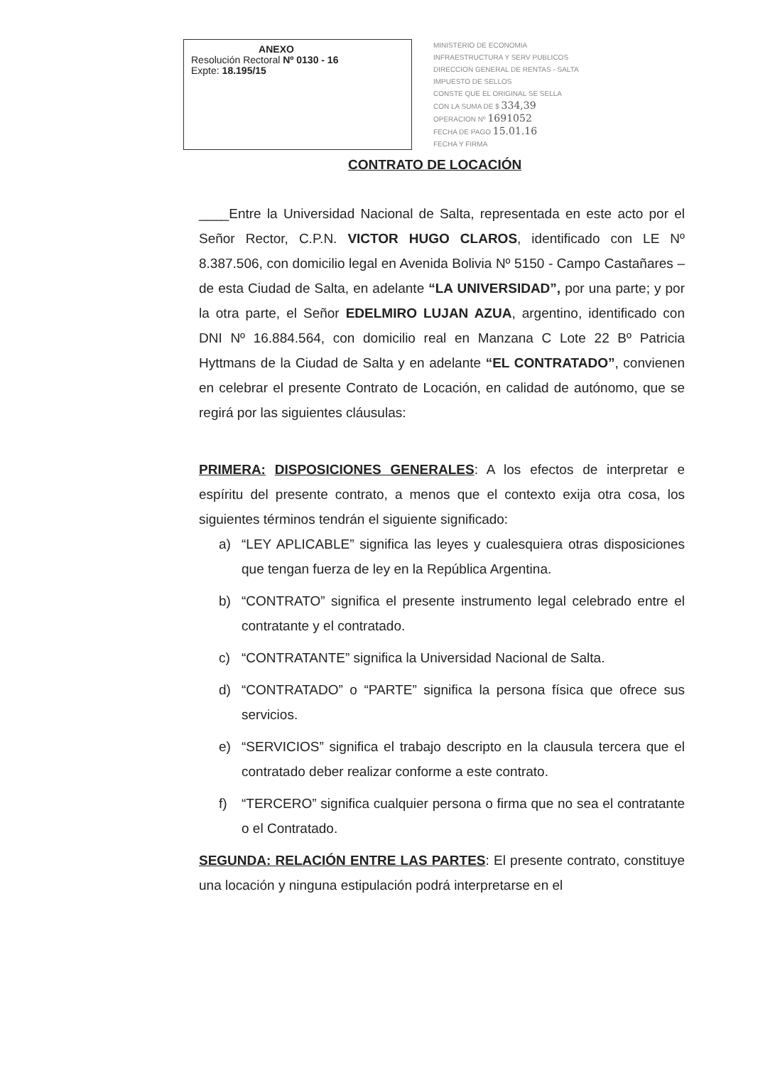ANEXO
Resolución Rectoral Nº 0130 - 16
Expte: 18.195/15
MINISTERIO DE ECONOMIA
INFRAESTRUCTURA Y SERV PUBLICOS
DIRECCION GENERAL DE RENTAS - SALTA
IMPUESTO DE SELLOS
CONSTE QUE EL ORIGINAL SE SELLA
CON LA SUMA DE $ 334,39
OPERACION Nº 1691052
FECHA DE PAGO 15.01.16
FECHA Y FIRMA
CONTRATO DE LOCACIÓN
____Entre la Universidad Nacional de Salta, representada en este acto por el Señor Rector, C.P.N. VICTOR HUGO CLAROS, identificado con LE Nº 8.387.506, con domicilio legal en Avenida Bolivia Nº 5150 - Campo Castañares – de esta Ciudad de Salta, en adelante “LA UNIVERSIDAD”, por una parte; y por la otra parte, el Señor EDELMIRO LUJAN AZUA, argentino, identificado con DNI Nº 16.884.564, con domicilio real en Manzana C Lote 22 Bº Patricia Hyttmans de la Ciudad de Salta y en adelante “EL CONTRATADO”, convienen en celebrar el presente Contrato de Locación, en calidad de autónomo, que se regirá por las siguientes cláusulas:
PRIMERA: DISPOSICIONES GENERALES: A los efectos de interpretar e espíritu del presente contrato, a menos que el contexto exija otra cosa, los siguientes términos tendrán el siguiente significado:
a) “LEY APLICABLE” significa las leyes y cualesquiera otras disposiciones que tengan fuerza de ley en la República Argentina.
b) “CONTRATO” significa el presente instrumento legal celebrado entre el contratante y el contratado.
c) “CONTRATANTE” significa la Universidad Nacional de Salta.
d) “CONTRATADO” o “PARTE” significa la persona física que ofrece sus servicios.
e) “SERVICIOS” significa el trabajo descripto en la clausula tercera que el contratado deber realizar conforme a este contrato.
f) “TERCERO” significa cualquier persona o firma que no sea el contratante o el Contratado.
SEGUNDA: RELACIÓN ENTRE LAS PARTES: El presente contrato, constituye una locación y ninguna estipulación podrá interpretarse en el